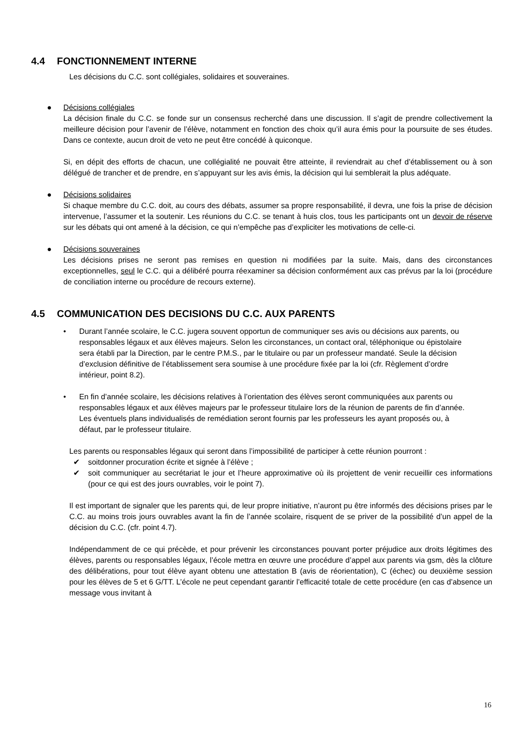4.4 FONCTIONNEMENT INTERNE
Les décisions du C.C. sont collégiales, solidaires et souveraines.
● Décisions collégiales
La décision finale du C.C. se fonde sur un consensus recherché dans une discussion. Il s’agit de prendre collectivement la meilleure décision pour l’avenir de l’élève, notamment en fonction des choix qu’il aura émis pour la poursuite de ses études. Dans ce contexte, aucun droit de veto ne peut être concédé à quiconque.
Si, en dépit des efforts de chacun, une collégialité ne pouvait être atteinte, il reviendrait au chef d’établissement ou à son délégué de trancher et de prendre, en s’appuyant sur les avis émis, la décision qui lui semblerait la plus adéquate.
● Décisions solidaires
Si chaque membre du C.C. doit, au cours des débats, assumer sa propre responsabilité, il devra, une fois la prise de décision intervenue, l’assumer et la soutenir. Les réunions du C.C. se tenant à huis clos, tous les participants ont un devoir de réserve sur les débats qui ont amené à la décision, ce qui n’empêche pas d’expliciter les motivations de celle-ci.
● Décisions souveraines
Les décisions prises ne seront pas remises en question ni modifiées par la suite. Mais, dans des circonstances exceptionnelles, seul le C.C. qui a délibéré pourra réexaminer sa décision conformément aux cas prévus par la loi (procédure de conciliation interne ou procédure de recours externe).
4.5 COMMUNICATION DES DECISIONS DU C.C. AUX PARENTS
• Durant l’année scolaire, le C.C. jugera souvent opportun de communiquer ses avis ou décisions aux parents, ou responsables légaux et aux élèves majeurs. Selon les circonstances, un contact oral, téléphonique ou épistolaire sera établi par la Direction, par le centre P.M.S., par le titulaire ou par un professeur mandaté. Seule la décision d’exclusion définitive de l’établissement sera soumise à une procédure fixée par la loi (cfr. Règlement d’ordre intérieur, point 8.2).
• En fin d’année scolaire, les décisions relatives à l’orientation des élèves seront communiquées aux parents ou responsables légaux et aux élèves majeurs par le professeur titulaire lors de la réunion de parents de fin d’année. Les éventuels plans individualisés de remédiation seront fournis par les professeurs les ayant proposés ou, à défaut, par le professeur titulaire.
Les parents ou responsables légaux qui seront dans l’impossibilité de participer à cette réunion pourront :
✔ soitdonner procuration écrite et signée à l’élève ;
✔ soit communiquer au secrétariat le jour et l’heure approximative où ils projettent de venir recueillir ces informations (pour ce qui est des jours ouvrables, voir le point 7).
Il est important de signaler que les parents qui, de leur propre initiative, n’auront pu être informés des décisions prises par le C.C. au moins trois jours ouvrables avant la fin de l’année scolaire, risquent de se priver de la possibilité d’un appel de la décision du C.C. (cfr. point 4.7).
Indépendamment de ce qui précède, et pour prévenir les circonstances pouvant porter préjudice aux droits légitimes des élèves, parents ou responsables légaux, l’école mettra en œuvre une procédure d’appel aux parents via gsm, dès la clôture des délibérations, pour tout élève ayant obtenu une attestation B (avis de réorientation), C (échec) ou deuxième session pour les élèves de 5 et 6 G/TT. L’école ne peut cependant garantir l’efficacité totale de cette procédure (en cas d’absence un message vous invitant à
16